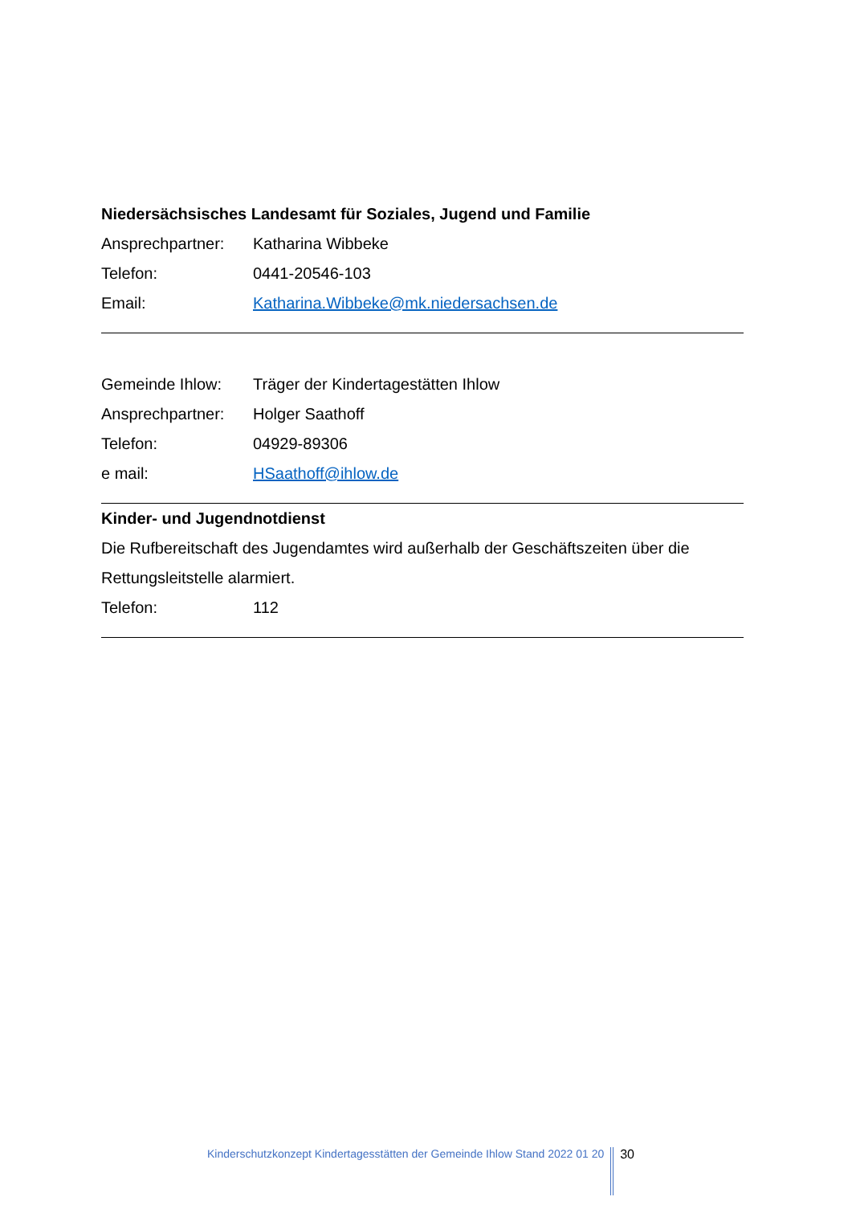Niedersächsisches Landesamt für Soziales, Jugend und Familie
Ansprechpartner: Katharina Wibbeke
Telefon: 0441-20546-103
Email: Katharina.Wibbeke@mk.niedersachsen.de
Gemeinde Ihlow: Träger der Kindertagestätten Ihlow
Ansprechpartner: Holger Saathoff
Telefon: 04929-89306
e mail: HSaathoff@ihlow.de
Kinder- und Jugendnotdienst
Die Rufbereitschaft des Jugendamtes wird außerhalb der Geschäftszeiten über die Rettungsleitstelle alarmiert.
Telefon: 112
Kinderschutzkonzept Kindertagesstätten der Gemeinde Ihlow Stand 2022 01 20 30